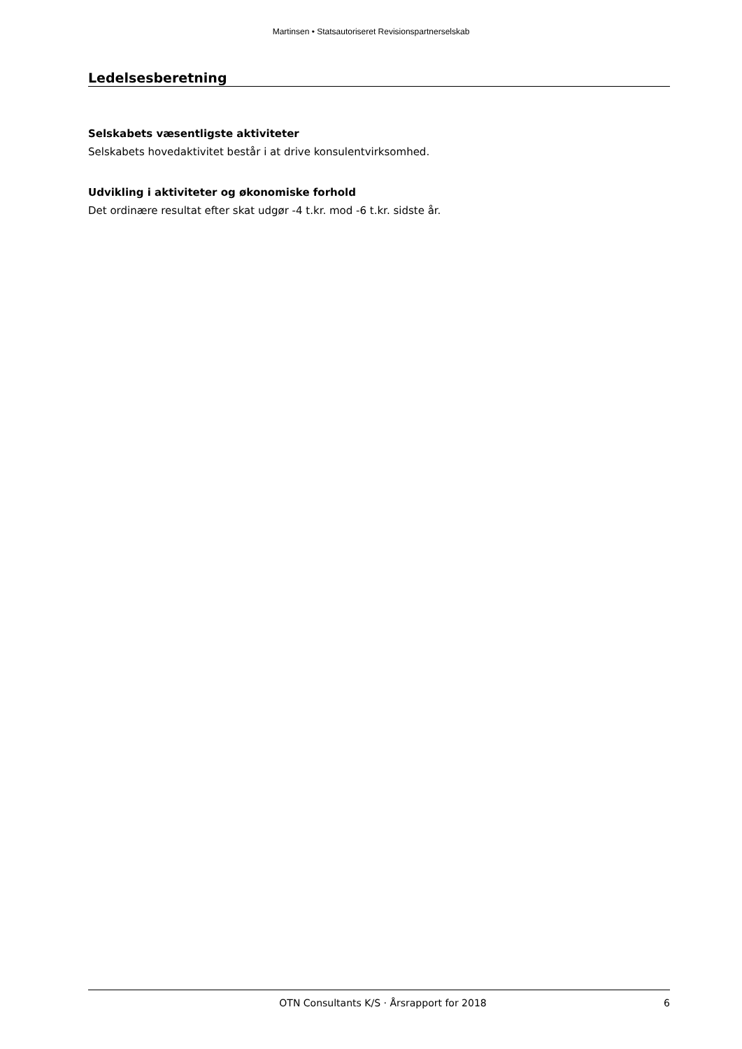Martinsen • Statsautoriseret Revisionspartnerselskab
Ledelsesberetning
Selskabets væsentligste aktiviteter
Selskabets hovedaktivitet består i at drive konsulentvirksomhed.
Udvikling i aktiviteter og økonomiske forhold
Det ordinære resultat efter skat udgør -4 t.kr. mod -6 t.kr. sidste år.
OTN Consultants K/S · Årsrapport for 2018 6